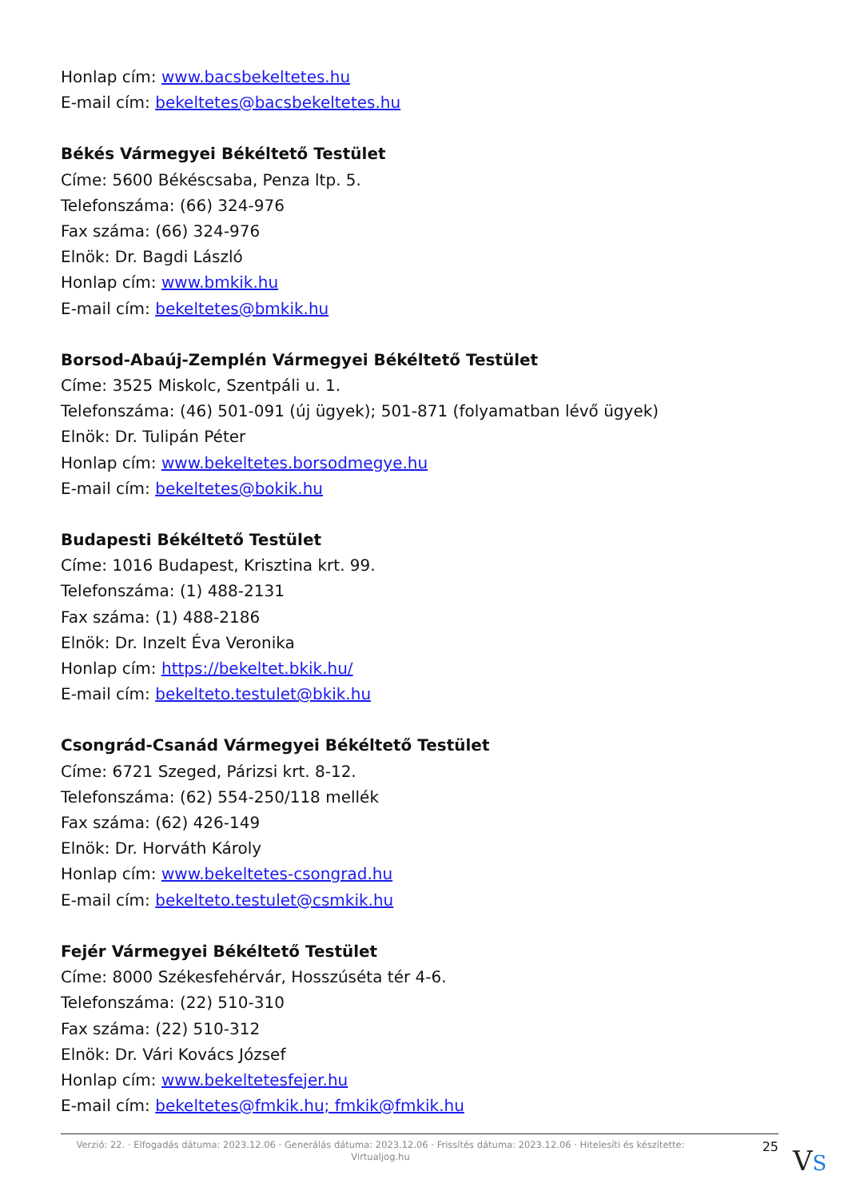Honlap cím: www.bacsbekeltetes.hu
E-mail cím: bekeltetes@bacsbekeltetes.hu
Békés Vármegyei Békéltető Testület
Címe: 5600 Békéscsaba, Penza ltp. 5.
Telefonszáma: (66) 324-976
Fax száma: (66) 324-976
Elnök: Dr. Bagdi László
Honlap cím: www.bmkik.hu
E-mail cím: bekeltetes@bmkik.hu
Borsod-Abaúj-Zemplén Vármegyei Békéltető Testület
Címe: 3525 Miskolc, Szentpáli u. 1.
Telefonszáma: (46) 501-091 (új ügyek); 501-871 (folyamatban lévő ügyek)
Elnök: Dr. Tulipán Péter
Honlap cím: www.bekeltetes.borsodmegye.hu
E-mail cím: bekeltetes@bokik.hu
Budapesti Békéltető Testület
Címe: 1016 Budapest, Krisztina krt. 99.
Telefonszáma: (1) 488-2131
Fax száma: (1) 488-2186
Elnök: Dr. Inzelt Éva Veronika
Honlap cím: https://bekeltet.bkik.hu/
E-mail cím: bekelteto.testulet@bkik.hu
Csongrád-Csanád Vármegyei Békéltető Testület
Címe: 6721 Szeged, Párizsi krt. 8-12.
Telefonszáma: (62) 554-250/118 mellék
Fax száma: (62) 426-149
Elnök: Dr. Horváth Károly
Honlap cím: www.bekeltetes-csongrad.hu
E-mail cím: bekelteto.testulet@csmkik.hu
Fejér Vármegyei Békéltető Testület
Címe: 8000 Székesfehérvár, Hosszúséta tér 4-6.
Telefonszáma: (22) 510-310
Fax száma: (22) 510-312
Elnök: Dr. Vári Kovács József
Honlap cím: www.bekeltetesfejer.hu
E-mail cím: bekeltetes@fmkik.hu; fmkik@fmkik.hu
Verzió: 22. · Elfogadás dátuma: 2023.12.06 · Generálás dátuma: 2023.12.06 · Frissítés dátuma: 2023.12.06 · Hitelesíti és készítette: Virtualjog.hu
25
VS